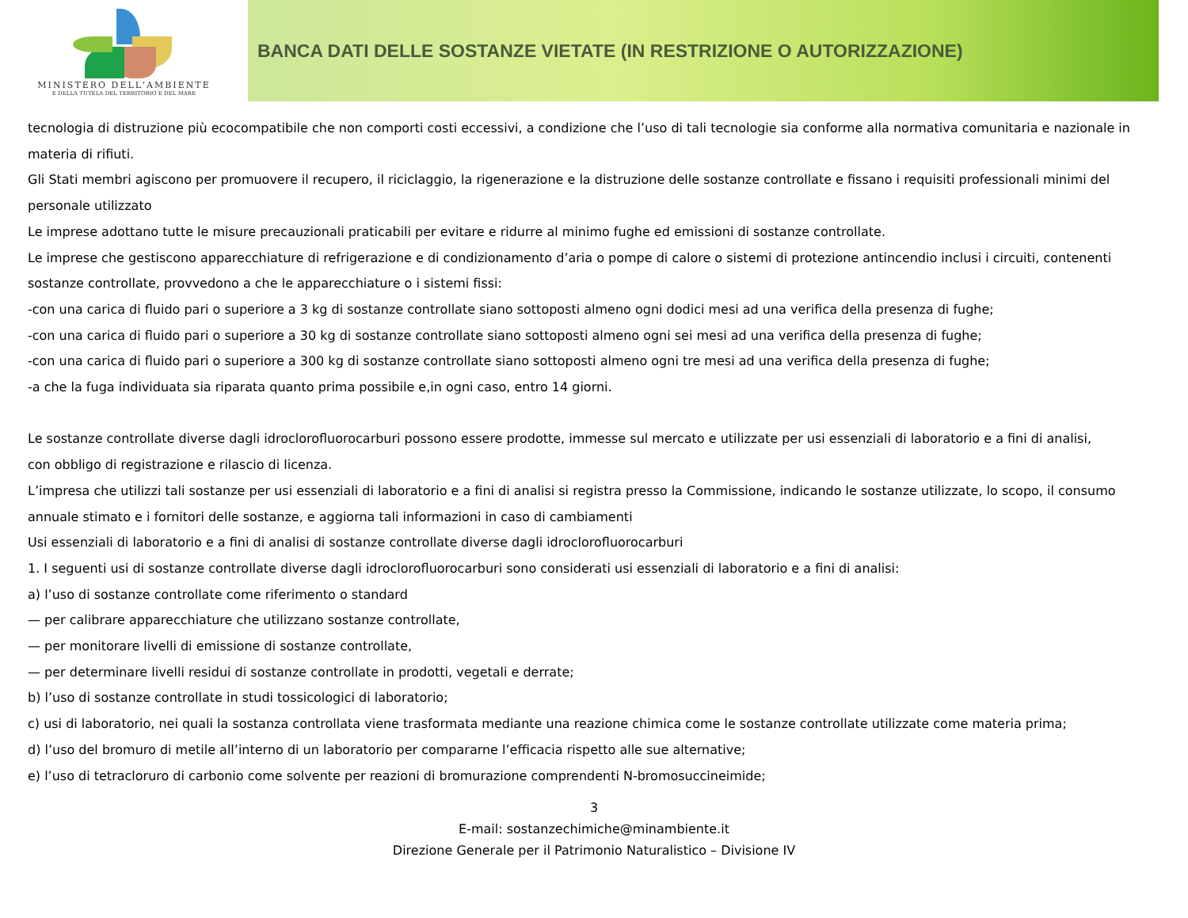MINISTERO DELL'AMBIENTE
E DELLA TUTELA DEL TERRITORIO E DEL MARE
BANCA DATI DELLE SOSTANZE VIETATE (IN RESTRIZIONE O AUTORIZZAZIONE)
tecnologia di distruzione più ecocompatibile che non comporti costi eccessivi, a condizione che l’uso di tali tecnologie sia conforme alla normativa comunitaria e nazionale in materia di rifiuti.
Gli Stati membri agiscono per promuovere il recupero, il riciclaggio, la rigenerazione e la distruzione delle sostanze controllate e fissano i requisiti professionali minimi del personale utilizzato
Le imprese adottano tutte le misure precauzionali praticabili per evitare e ridurre al minimo fughe ed emissioni di sostanze controllate.
Le imprese che gestiscono apparecchiature di refrigerazione e di condizionamento d’aria o pompe di calore o sistemi di protezione antincendio inclusi i circuiti, contenenti sostanze controllate, provvedono a che le apparecchiature o i sistemi fissi:
-con una carica di fluido pari o superiore a 3 kg di sostanze controllate siano sottoposti almeno ogni dodici mesi ad una verifica della presenza di fughe;
-con una carica di fluido pari o superiore a 30 kg di sostanze controllate siano sottoposti almeno ogni sei mesi ad una verifica della presenza di fughe;
-con una carica di fluido pari o superiore a 300 kg di sostanze controllate siano sottoposti almeno ogni tre mesi ad una verifica della presenza di fughe;
-a che la fuga individuata sia riparata quanto prima possibile e,in ogni caso, entro 14 giorni.
Le sostanze controllate diverse dagli idroclorofluorocarburi possono essere prodotte, immesse sul mercato e utilizzate per usi essenziali di laboratorio e a fini di analisi,
con obbligo di registrazione e rilascio di licenza.
L’impresa che utilizzi tali sostanze per usi essenziali di laboratorio e a fini di analisi si registra presso la Commissione, indicando le sostanze utilizzate, lo scopo, il consumo annuale stimato e i fornitori delle sostanze, e aggiorna tali informazioni in caso di cambiamenti
Usi essenziali di laboratorio e a fini di analisi di sostanze controllate diverse dagli idroclorofluorocarburi
1. I seguenti usi di sostanze controllate diverse dagli idroclorofluorocarburi sono considerati usi essenziali di laboratorio e a fini di analisi:
a) l’uso di sostanze controllate come riferimento o standard
— per calibrare apparecchiature che utilizzano sostanze controllate,
— per monitorare livelli di emissione di sostanze controllate,
— per determinare livelli residui di sostanze controllate in prodotti, vegetali e derrate;
b) l’uso di sostanze controllate in studi tossicologici di laboratorio;
c) usi di laboratorio, nei quali la sostanza controllata viene trasformata mediante una reazione chimica come le sostanze controllate utilizzate come materia prima;
d) l’uso del bromuro di metile all’interno di un laboratorio per compararne l’efficacia rispetto alle sue alternative;
e) l’uso di tetracloruro di carbonio come solvente per reazioni di bromurazione comprendenti N-bromosuccineimide;
3
E-mail: sostanzechimiche@minambiente.it
Direzione Generale per il Patrimonio Naturalistico – Divisione IV